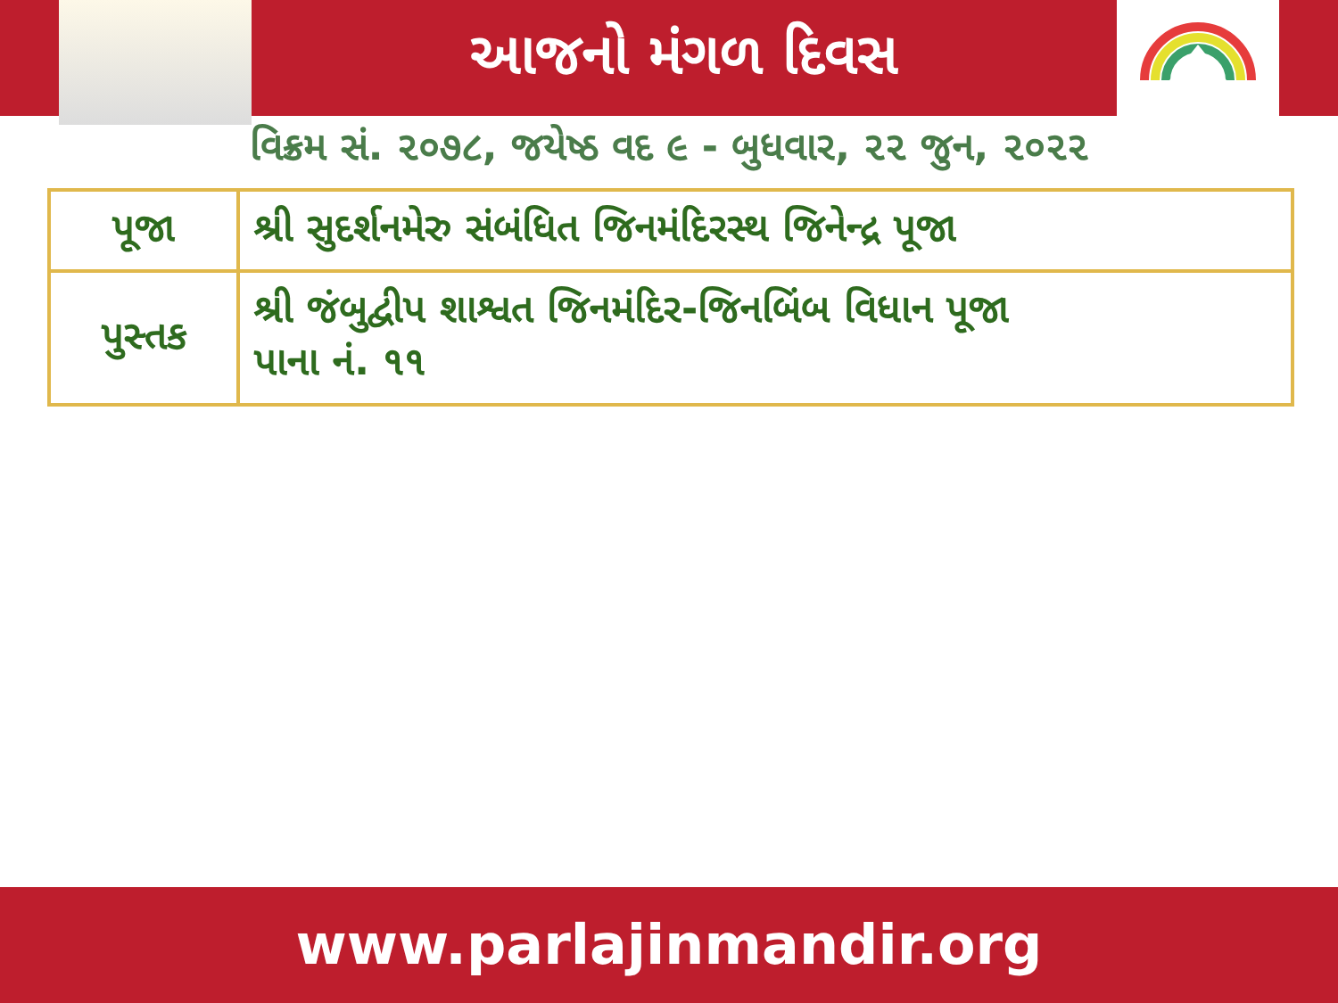આજનો મંગળ દિવસ
વિક્રમ સં. ૨૦૭૮, જયેષ્ઠ વદ ૯ - બુધવાર, ૨૨ જુન, ૨૦૨૨
| પૂજા | શ્રી સુદર્શનમેરુ સંબંધિત જિનમંદિરસ્થ જિનેન્દ્ર પૂજા |
| પુસ્તક | શ્રી જંબુદ્વીપ શાશ્વત જિનમંદિર-જિનબિંબ વિધાન પૂજા પાના નં. ૧૧ |
www.parlajinmandir.org